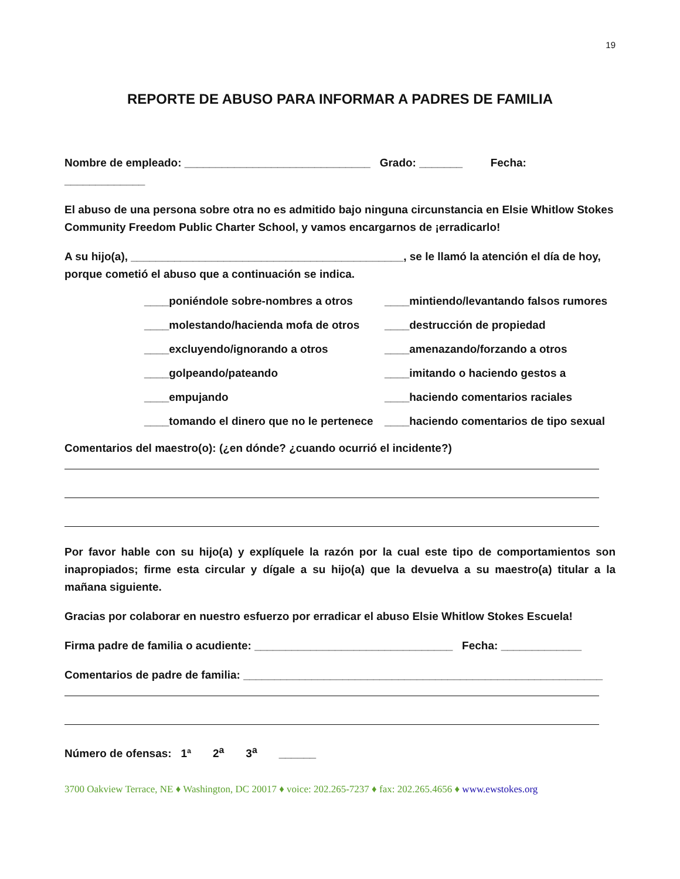19
REPORTE DE ABUSO PARA INFORMAR A PADRES DE FAMILIA
Nombre de empleado: ______________________________ Grado: _______ Fecha:
_____________
El abuso de una persona sobre otra no es admitido bajo ninguna circunstancia en Elsie Whitlow Stokes Community Freedom Public Charter School, y vamos encargarnos de ¡erradicarlo!
A su hijo(a), ____________________________________________, se le llamó la atención el día de hoy, porque cometió el abuso que a continuación se indica.
____poniéndole sobre-nombres a otros
____mintiendo/levantando falsos rumores
____molestando/hacienda mofa de otros
____destrucción de propiedad
____excluyendo/ignorando a otros
____amenazando/forzando a otros
____golpeando/pateando
____imitando o haciendo gestos a
____empujando
____haciendo comentarios raciales
____tomando el dinero que no le pertenece
____haciendo comentarios de tipo sexual
Comentarios del maestro(o): (¿en dónde? ¿cuando ocurrió el incidente?)
Por favor hable con su hijo(a) y explíquele la razón por la cual este tipo de comportamientos son inapropiados; firme esta circular y dígale a su hijo(a) que la devuelva a su maestro(a) titular a la mañana siguiente.
Gracias por colaborar en nuestro esfuerzo por erradicar el abuso Elsie Whitlow Stokes Escuela!
Firma padre de familia o acudiente: ________________________________ Fecha: _____________
Comentarios de padre de familia: __________________________________________________________
Número de ofensas: 1ª 2<sup>a</sup> 3<sup>a</sup> ______
3700 Oakview Terrace, NE ♦ Washington, DC 20017 ♦ voice: 202.265-7237 ♦ fax: 202.265.4656 ♦ www.ewstokes.org